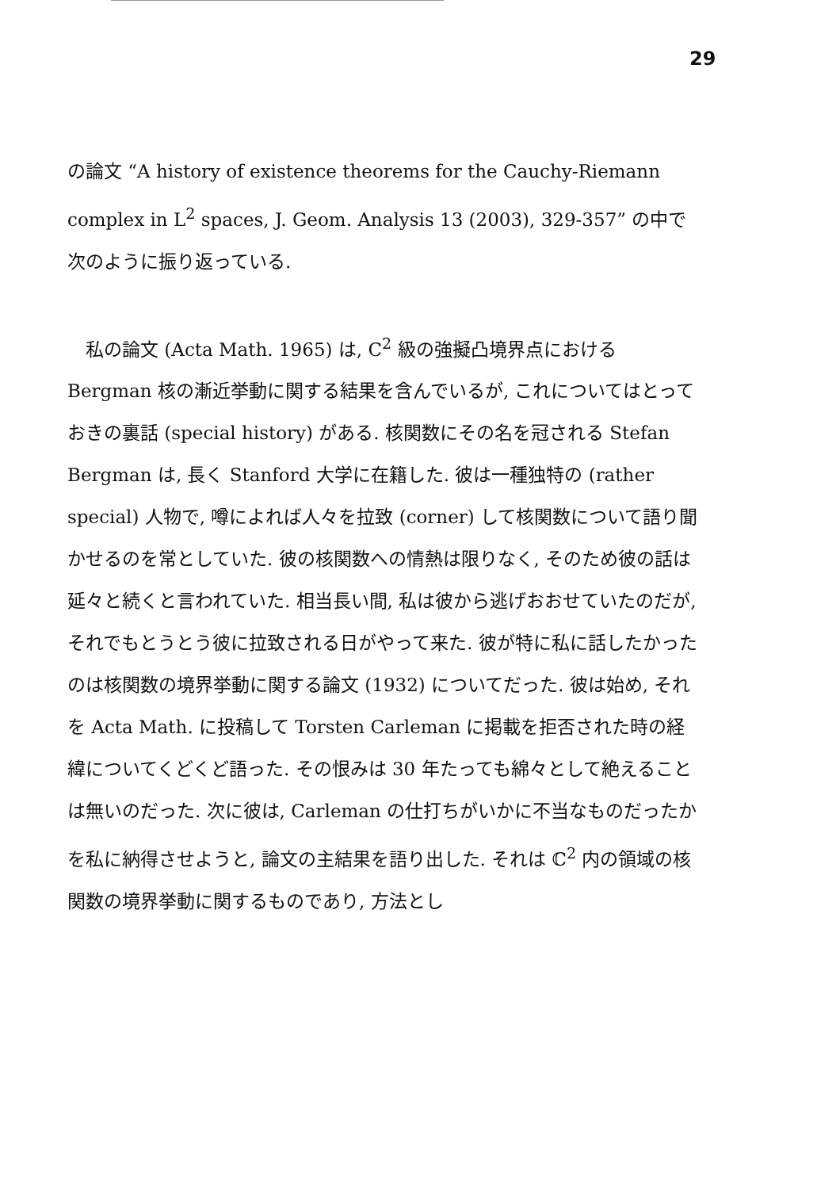29
の論文 “A history of existence theorems for the Cauchy-Riemann complex in L<sup>2</sup> spaces, J. Geom. Analysis 13 (2003), 329-357” の中で次のように振り返っている.
　私の論文 (Acta Math. 1965) は, C<sup>2</sup> 級の強擬凸境界点における Bergman 核の漸近挙動に関する結果を含んでいるが, これについてはとっておきの裏話 (special history) がある. 核関数にその名を冠される Stefan Bergman は, 長く Stanford 大学に在籍した. 彼は一種独特の (rather special) 人物で, 噂によれば人々を拉致 (corner) して核関数について語り聞かせるのを常としていた. 彼の核関数への情熱は限りなく, そのため彼の話は延々と続くと言われていた. 相当長い間, 私は彼から逃げおおせていたのだが, それでもとうとう彼に拉致される日がやって来た. 彼が特に私に話したかったのは核関数の境界挙動に関する論文 (1932) についてだった. 彼は始め, それを Acta Math. に投稿して Torsten Carleman に掲載を拒否された時の経緯についてくどくど語った. その恨みは 30 年たっても綿々として絶えることは無いのだった. 次に彼は, Carleman の仕打ちがいかに不当なものだったかを私に納得させようと, 論文の主結果を語り出した. それは ℂ<sup>2</sup> 内の領域の核関数の境界挙動に関するものであり, 方法とし